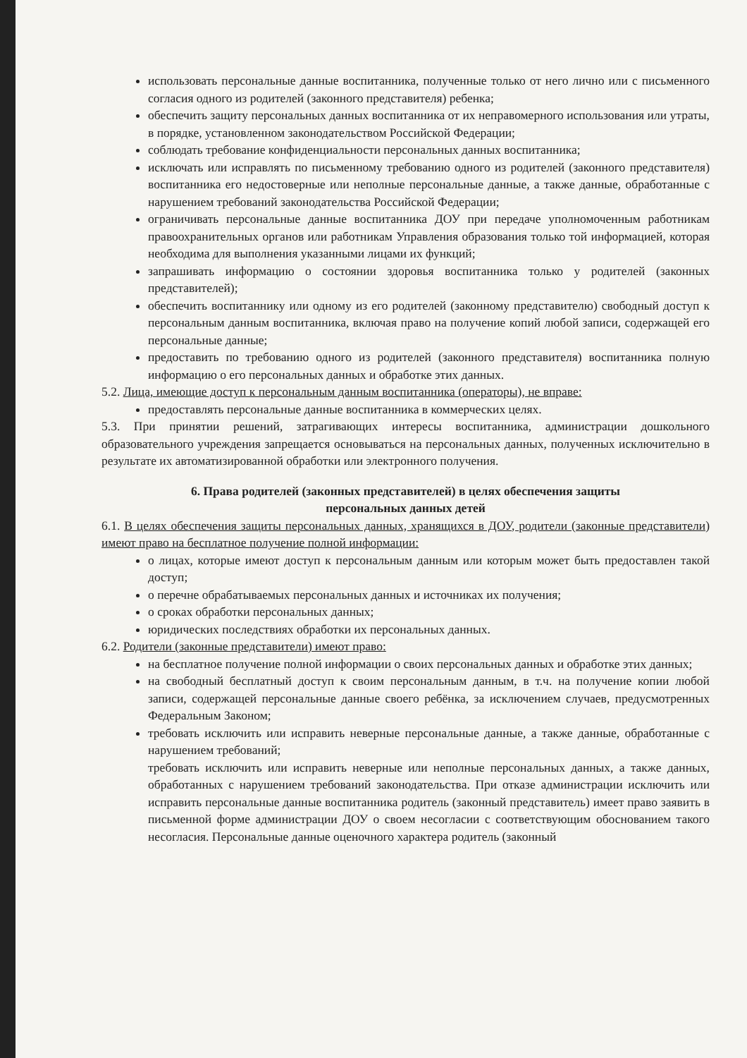использовать персональные данные воспитанника, полученные только от него лично или с письменного согласия одного из родителей (законного представителя) ребенка;
обеспечить защиту персональных данных воспитанника от их неправомерного использования или утраты, в порядке, установленном законодательством Российской Федерации;
соблюдать требование конфиденциальности персональных данных воспитанника;
исключать или исправлять по письменному требованию одного из родителей (законного представителя) воспитанника его недостоверные или неполные персональные данные, а также данные, обработанные с нарушением требований законодательства Российской Федерации;
ограничивать персональные данные воспитанника ДОУ при передаче уполномоченным работникам правоохранительных органов или работникам Управления образования только той информацией, которая необходима для выполнения указанными лицами их функций;
запрашивать информацию о состоянии здоровья воспитанника только у родителей (законных представителей);
обеспечить воспитаннику или одному из его родителей (законному представителю) свободный доступ к персональным данным воспитанника, включая право на получение копий любой записи, содержащей его персональные данные;
предоставить по требованию одного из родителей (законного представителя) воспитанника полную информацию о его персональных данных и обработке этих данных.
5.2. Лица, имеющие доступ к персональным данным воспитанника (операторы), не вправе:
предоставлять персональные данные воспитанника в коммерческих целях.
5.3. При принятии решений, затрагивающих интересы воспитанника, администрации дошкольного образовательного учреждения запрещается основываться на персональных данных, полученных исключительно в результате их автоматизированной обработки или электронного получения.
6. Права родителей (законных представителей) в целях обеспечения защиты
персональных данных детей
6.1. В целях обеспечения защиты персональных данных, хранящихся в ДОУ, родители (законные представители) имеют право на бесплатное получение полной информации:
о лицах, которые имеют доступ к персональным данным или которым может быть предоставлен такой доступ;
о перечне обрабатываемых персональных данных и источниках их получения;
о сроках обработки персональных данных;
юридических последствиях обработки их персональных данных.
6.2. Родители (законные представители) имеют право:
на бесплатное получение полной информации о своих персональных данных и обработке этих данных;
на свободный бесплатный доступ к своим персональным данным, в т.ч. на получение копии любой записи, содержащей персональные данные своего ребёнка, за исключением случаев, предусмотренных Федеральным Законом;
требовать исключить или исправить неверные персональные данные, а также данные, обработанные с нарушением требований;
требовать исключить или исправить неверные или неполные персональных данных, а также данных, обработанных с нарушением требований законодательства. При отказе администрации исключить или исправить персональные данные воспитанника родитель (законный представитель) имеет право заявить в письменной форме администрации ДОУ о своем несогласии с соответствующим обоснованием такого несогласия. Персональные данные оценочного характера родитель (законный